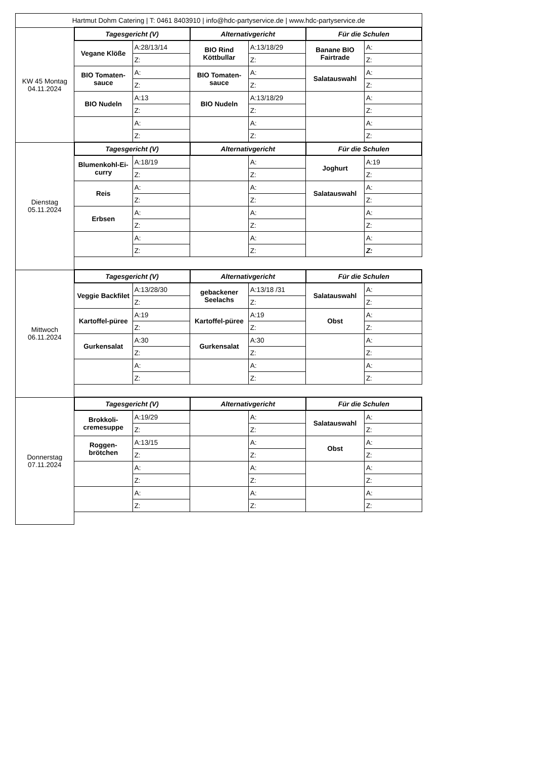| Hartmut Dohm Catering / T: 0461 8403910 / info@hdc-partyservice.de / www.hdc-partyservice.de | | | | | | |
| KW 45 Montag 04.11.2024 | Tagesgericht (V) | | Alternativgericht | | Für die Schulen | |
| | Vegane Klöße | A:28/13/14 | BIO Rind Köttbullar | A:13/18/29 | Banane BIO Fairtrade | A: |
| | | Z: | | Z: | | Z: |
| | BIO Tomaten-sauce | A: | BIO Tomaten-sauce | A: | Salatauswahl | A: |
| | | Z: | | Z: | | Z: |
| | BIO Nudeln | A:13 | BIO Nudeln | A:13/18/29 | | A: |
| | | Z: | | Z: | | Z: |
| | | A: | | A: | | A: |
| | | Z: | | Z: | | Z: |
| Dienstag 05.11.2024 | Tagesgericht (V) | | Alternativgericht | | Für die Schulen | |
| | Blumenkohl-Ei-curry | A:18/19 | | A: | Joghurt | A:19 |
| | | Z: | | Z: | | Z: |
| | Reis | A: | | A: | Salatauswahl | A: |
| | | Z: | | Z: | | Z: |
| | Erbsen | A: | | A: | | A: |
| | | Z: | | Z: | | Z: |
| | | A: | | A: | | A: |
| | | Z: | | Z: | | Z: |
| Mittwoch 06.11.2024 | Tagesgericht (V) | | Alternativgericht | | Für die Schulen | |
| | Veggie Backfilet | A:13/28/30 | gebackener Seelachs | A:13/18 /31 | Salatauswahl | A: |
| | | Z: | | Z: | | Z: |
| | Kartoffel-püree | A:19 | Kartoffel-püree | A:19 | Obst | A: |
| | | Z: | | Z: | | Z: |
| | Gurkensalat | A:30 | Gurkensalat | A:30 | | A: |
| | | Z: | | Z: | | Z: |
| | | A: | | A: | | A: |
| | | Z: | | Z: | | Z: |
| Donnerstag 07.11.2024 | Tagesgericht (V) | | Alternativgericht | | Für die Schulen | |
| | Brokkoli-cremesuppe | A:19/29 | | A: | Salatauswahl | A: |
| | | Z: | | Z: | | Z: |
| | Roggen-brötchen | A:13/15 | | A: | Obst | A: |
| | | Z: | | Z: | | Z: |
| | | A: | | A: | | A: |
| | | Z: | | Z: | | Z: |
| | | A: | | A: | | A: |
| | | Z: | | Z: | | Z: |